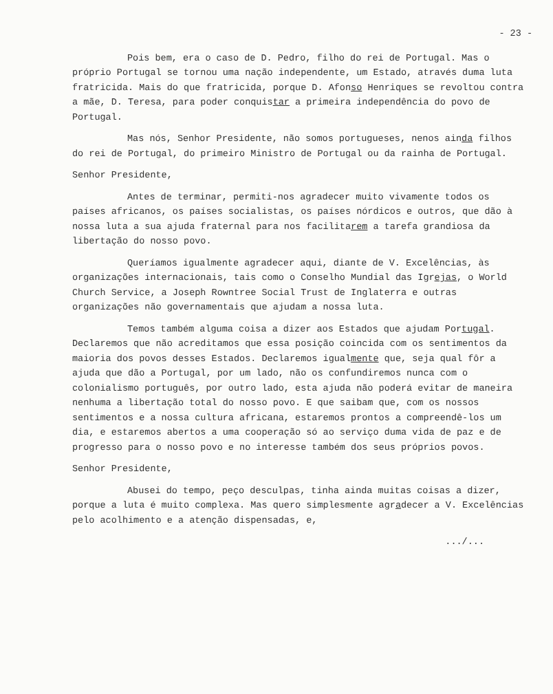- 23 -
Pois bem, era o caso de D. Pedro, filho do rei de Portugal. Mas o próprio Portugal se tornou uma nação independente, um Estado, através duma luta fratricida. Mais do que fratricida, porque D. Afonso Henriques se revoltou contra a mãe, D. Teresa, para poder conquistar a primeira independência do povo de Portugal.
Mas nós, Senhor Presidente, não somos portugueses, nenos ainda filhos do rei de Portugal, do primeiro Ministro de Portugal ou da rainha de Portugal.
Senhor Presidente,
Antes de terminar, permiti-nos agradecer muito vivamente todos os países africanos, os países socialistas, os países nórdicos e outros, que dão à nossa luta a sua ajuda fraternal para nos facilitarem a tarefa grandiosa da libertação do nosso povo.
Queríamos igualmente agradecer aqui, diante de V. Excelências, às organizações internacionais, tais como o Conselho Mundial das Igrejas, o World Church Service, a Joseph Rowntree Social Trust de Inglaterra e outras organizações não governamentais que ajudam a nossa luta.
Temos também alguma coisa a dizer aos Estados que ajudam Portugal. Declaremos que não acreditamos que essa posição coincida com os sentimentos da maioria dos povos desses Estados. Declaremos igualmente que, seja qual fôr a ajuda que dão a Portugal, por um lado, não os confundiremos nunca com o colonialismo português, por outro lado, esta ajuda não poderá evitar de maneira nenhuma a libertação total do nosso povo. E que saibam que, com os nossos sentimentos e a nossa cultura africana, estaremos prontos a compreendê-los um dia, e estaremos abertos a uma cooperação só ao serviço duma vida de paz e de progresso para o nosso povo e no interesse também dos seus próprios povos.
Senhor Presidente,
Abusei do tempo, peço desculpas, tinha ainda muitas coisas a dizer, porque a luta é muito complexa. Mas quero simplesmente agradecer a V. Excelências pelo acolhimento e a atenção dispensadas, e,
.../...